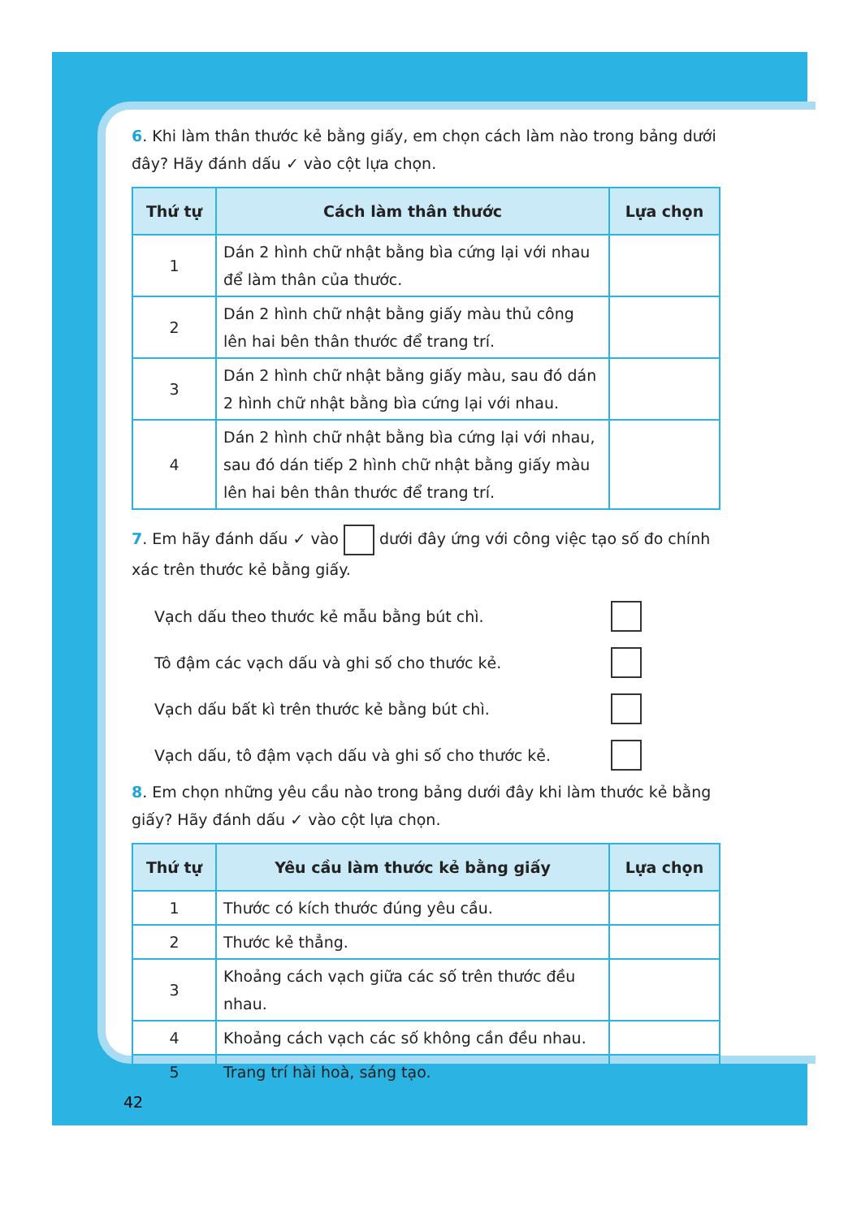6. Khi làm thân thước kẻ bằng giấy, em chọn cách làm nào trong bảng dưới đây? Hãy đánh dấu ✓ vào cột lựa chọn.
| Thứ tự | Cách làm thân thước | Lựa chọn |
| --- | --- | --- |
| 1 | Dán 2 hình chữ nhật bằng bìa cứng lại với nhau để làm thân của thước. | |
| 2 | Dán 2 hình chữ nhật bằng giấy màu thủ công lên hai bên thân thước để trang trí. | |
| 3 | Dán 2 hình chữ nhật bằng giấy màu, sau đó dán 2 hình chữ nhật bằng bìa cứng lại với nhau. | |
| 4 | Dán 2 hình chữ nhật bằng bìa cứng lại với nhau, sau đó dán tiếp 2 hình chữ nhật bằng giấy màu lên hai bên thân thước để trang trí. | |
7. Em hãy đánh dấu ✓ vào dưới đây ứng với công việc tạo số đo chính xác trên thước kẻ bằng giấy.
Vạch dấu theo thước kẻ mẫu bằng bút chì.
Tô đậm các vạch dấu và ghi số cho thước kẻ.
Vạch dấu bất kì trên thước kẻ bằng bút chì.
Vạch dấu, tô đậm vạch dấu và ghi số cho thước kẻ.
8. Em chọn những yêu cầu nào trong bảng dưới đây khi làm thước kẻ bằng giấy? Hãy đánh dấu ✓ vào cột lựa chọn.
| Thứ tự | Yêu cầu làm thước kẻ bằng giấy | Lựa chọn |
| --- | --- | --- |
| 1 | Thước có kích thước đúng yêu cầu. | |
| 2 | Thước kẻ thẳng. | |
| 3 | Khoảng cách vạch giữa các số trên thước đều nhau. | |
| 4 | Khoảng cách vạch các số không cần đều nhau. | |
| 5 | Trang trí hài hoà, sáng tạo. | |
42